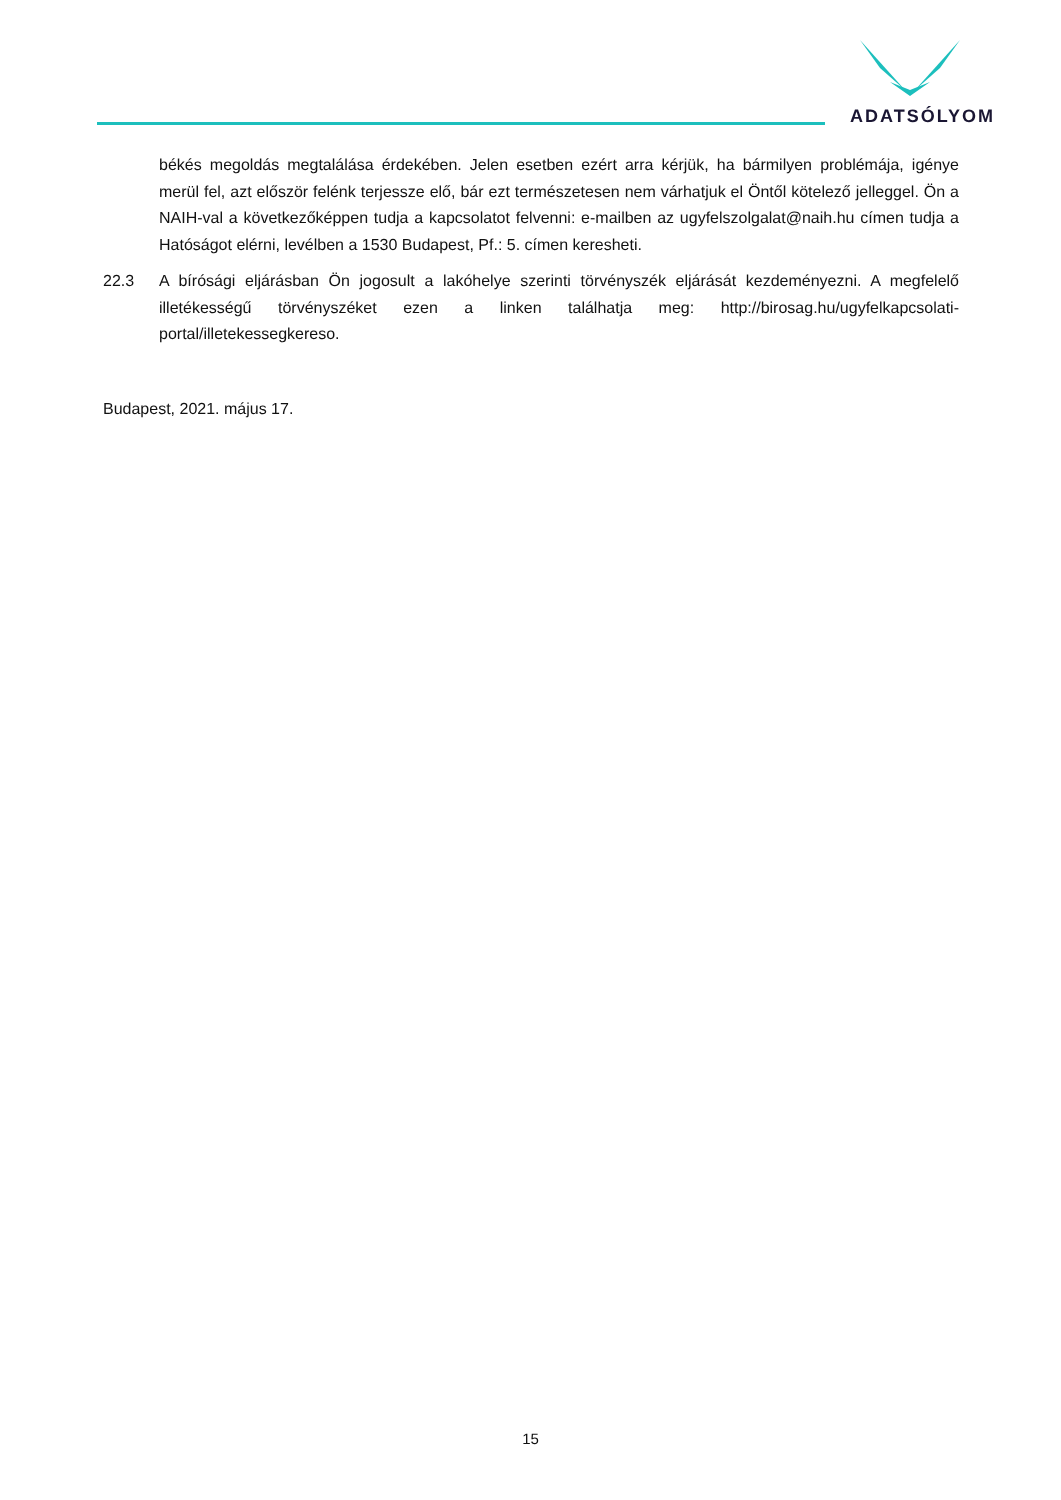ADATSÓLYOM
békés megoldás megtalálása érdekében. Jelen esetben ezért arra kérjük, ha bármilyen problémája, igénye merül fel, azt először felénk terjessze elő, bár ezt természetesen nem várhatjuk el Öntől kötelező jelleggel. Ön a NAIH-val a következőképpen tudja a kapcsolatot felvenni: e-mailben az ugyfelszolgalat@naih.hu címen tudja a Hatóságot elérni, levélben a 1530 Budapest, Pf.: 5. címen keresheti.
22.3 A bírósági eljárásban Ön jogosult a lakóhelye szerinti törvényszék eljárását kezdeményezni. A megfelelő illetékességű törvényszéket ezen a linken találhatja meg: http://birosag.hu/ugyfelkapcsolati-portal/illetekessegkereso.
Budapest, 2021. május 17.
15